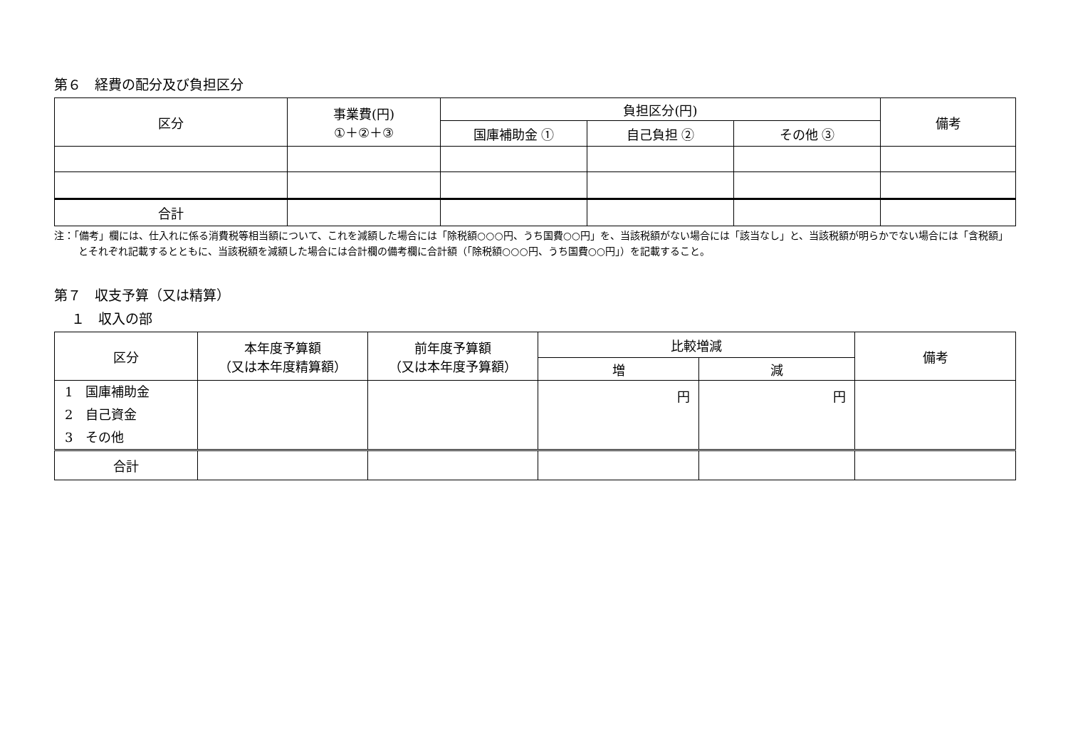第６　経費の配分及び負担区分
| 区分 | 事業費(円) ①＋②＋③ | 負担区分(円) | | | 備考 |
| --- | --- | --- | --- | --- | --- |
| | | 国庫補助金 ① | 自己負担 ② | その他 ③ | |
| 合計 | | | | | |
注：「備考」欄には、仕入れに係る消費税等相当額について、これを減額した場合には「除税額○○○円、うち国費○○円」を、当該税額がない場合には「該当なし」と、当該税額が明らかでない場合には「含税額」とそれぞれ記載するとともに、当該税額を減額した場合には合計欄の備考欄に合計額（「除税額○○○円、うち国費○○円」）を記載すること。
第７　収支予算（又は精算）
１　収入の部
| 区分 | 本年度予算額 （又は本年度精算額） | 前年度予算額 （又は本年度予算額） | 比較増減 | | 備考 |
| --- | --- | --- | --- | --- | --- |
| | | | 増 | 減 | |
| 1 国庫補助金 2 自己資金 3 その他 | | | 円 | 円 | |
| 合計 | | | | | |